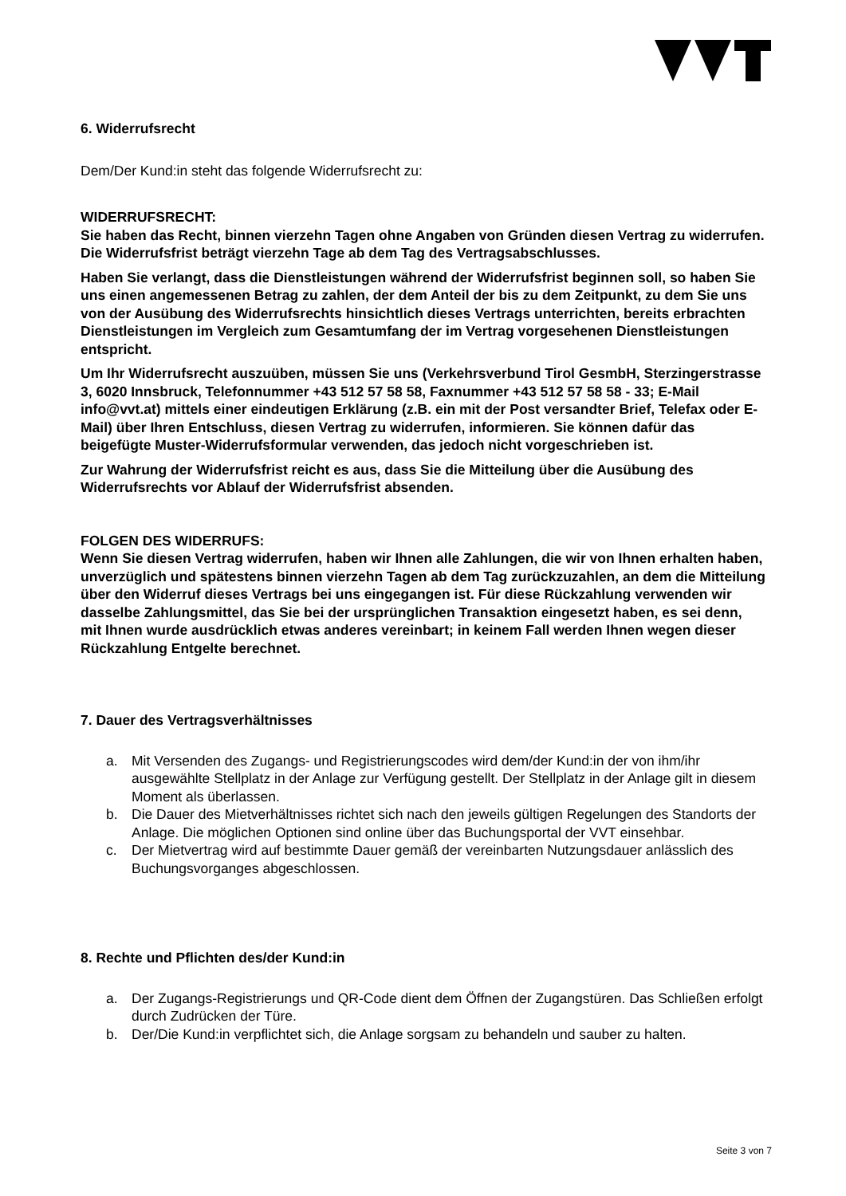6. Widerrufsrecht
Dem/Der Kund:in steht das folgende Widerrufsrecht zu:
WIDERRUFSRECHT:
Sie haben das Recht, binnen vierzehn Tagen ohne Angaben von Gründen diesen Vertrag zu widerrufen.
Die Widerrufsfrist beträgt vierzehn Tage ab dem Tag des Vertragsabschlusses.
Haben Sie verlangt, dass die Dienstleistungen während der Widerrufsfrist beginnen soll, so haben Sie uns einen angemessenen Betrag zu zahlen, der dem Anteil der bis zu dem Zeitpunkt, zu dem Sie uns von der Ausübung des Widerrufsrechts hinsichtlich dieses Vertrags unterrichten, bereits erbrachten Dienstleistungen im Vergleich zum Gesamtumfang der im Vertrag vorgesehenen Dienstleistungen entspricht.
Um Ihr Widerrufsrecht auszuüben, müssen Sie uns (Verkehrsverbund Tirol GesmbH, Sterzingerstrasse 3, 6020 Innsbruck, Telefonnummer +43 512 57 58 58, Faxnummer +43 512 57 58 58 - 33; E-Mail info@vvt.at) mittels einer eindeutigen Erklärung (z.B. ein mit der Post versandter Brief, Telefax oder E-Mail) über Ihren Entschluss, diesen Vertrag zu widerrufen, informieren. Sie können dafür das beigefügte Muster-Widerrufsformular verwenden, das jedoch nicht vorgeschrieben ist.
Zur Wahrung der Widerrufsfrist reicht es aus, dass Sie die Mitteilung über die Ausübung des Widerrufsrechts vor Ablauf der Widerrufsfrist absenden.
FOLGEN DES WIDERRUFS:
Wenn Sie diesen Vertrag widerrufen, haben wir Ihnen alle Zahlungen, die wir von Ihnen erhalten haben, unverzüglich und spätestens binnen vierzehn Tagen ab dem Tag zurückzuzahlen, an dem die Mitteilung über den Widerruf dieses Vertrags bei uns eingegangen ist. Für diese Rückzahlung verwenden wir dasselbe Zahlungsmittel, das Sie bei der ursprünglichen Transaktion eingesetzt haben, es sei denn, mit Ihnen wurde ausdrücklich etwas anderes vereinbart; in keinem Fall werden Ihnen wegen dieser Rückzahlung Entgelte berechnet.
7. Dauer des Vertragsverhältnisses
a. Mit Versenden des Zugangs- und Registrierungscodes wird dem/der Kund:in der von ihm/ihr ausgewählte Stellplatz in der Anlage zur Verfügung gestellt. Der Stellplatz in der Anlage gilt in diesem Moment als überlassen.
b. Die Dauer des Mietverhältnisses richtet sich nach den jeweils gültigen Regelungen des Standorts der Anlage. Die möglichen Optionen sind online über das Buchungsportal der VVT einsehbar.
c. Der Mietvertrag wird auf bestimmte Dauer gemäß der vereinbarten Nutzungsdauer anlässlich des Buchungsvorganges abgeschlossen.
8. Rechte und Pflichten des/der Kund:in
a. Der Zugangs-Registrierungs und QR-Code dient dem Öffnen der Zugangstüren. Das Schließen erfolgt durch Zudrücken der Türe.
b. Der/Die Kund:in verpflichtet sich, die Anlage sorgsam zu behandeln und sauber zu halten.
Seite 3 von 7